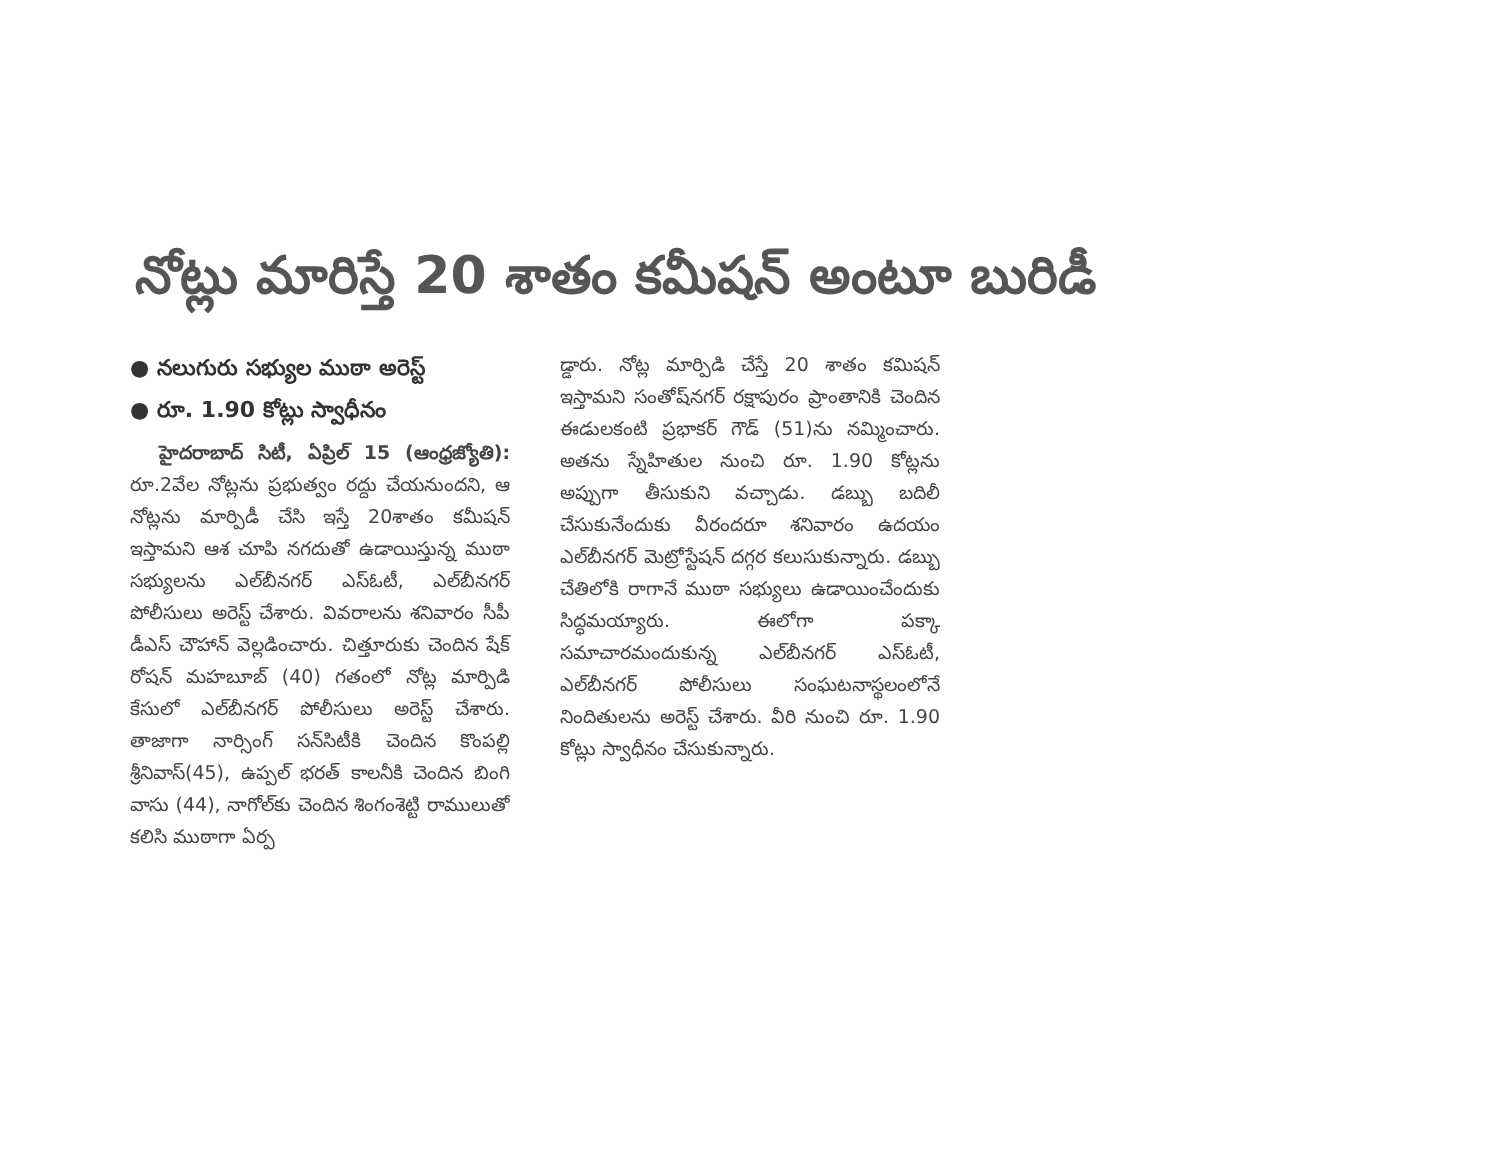నోట్లు మారిస్తే 20 శాతం కమీషన్ అంటూ బురిడీ
● నలుగురు సభ్యుల ముఠా అరెస్ట్
● రూ. 1.90 కోట్లు స్వాధీనం
హైదరాబాద్ సిటీ, ఏప్రిల్ 15 (ఆంధ్రజ్యోతి): రూ.2వేల నోట్లను ప్రభుత్వం రద్దు చేయనుందని, ఆ నోట్లను మార్పిడీ చేసి ఇస్తే 20శాతం కమీషన్ ఇస్తామని ఆశ చూపి నగదుతో ఉడాయిస్తున్న ముఠా సభ్యులను ఎల్‌బీనగర్ ఎస్‌ఓటీ, ఎల్‌బీనగర్ పోలీసులు అరెస్ట్ చేశారు. వివరాలను శనివారం సీపీ డీఎస్ చౌహాన్ వెల్లడించారు. చిత్తూరుకు చెందిన షేక్ రోషన్ మహబూబ్ (40) గతంలో నోట్ల మార్పిడి కేసులో ఎల్‌బీనగర్ పోలీసులు అరెస్ట్ చేశారు. తాజాగా నార్సింగ్ సన్‌సిటీకి చెందిన కొంపల్లి శ్రీనివాస్(45), ఉప్పల్ భరత్ కాలనీకి చెందిన బింగి వాసు (44), నాగోల్‌కు చెందిన శింగంశెట్టి రాములుతో కలిసి ముఠాగా ఏర్ప
డ్డారు. నోట్ల మార్పిడి చేస్తే 20 శాతం కమిషన్ ఇస్తామని సంతోష్‌నగర్ రక్షాపురం ప్రాంతానికి చెందిన ఈడులకంటి ప్రభాకర్ గౌడ్ (51)ను నమ్మించారు. అతను స్నేహితుల నుంచి రూ. 1.90 కోట్లను అప్పుగా తీసుకుని వచ్చాడు. డబ్బు బదిలీ చేసుకునేందుకు వీరందరూ శనివారం ఉదయం ఎల్‌బీనగర్ మెట్రోస్టేషన్ దగ్గర కలుసుకున్నారు. డబ్బు చేతిలోకి రాగానే ముఠా సభ్యులు ఉడాయించేందుకు సిద్ధమయ్యారు. ఈలోగా పక్కా సమాచారమందుకున్న ఎల్‌బీనగర్ ఎస్‌ఓటీ, ఎల్‌బీనగర్ పోలీసులు సంఘటనాస్థలంలోనే నిందితులను అరెస్ట్ చేశారు. వీరి నుంచి రూ. 1.90 కోట్లు స్వాధీనం చేసుకున్నారు.